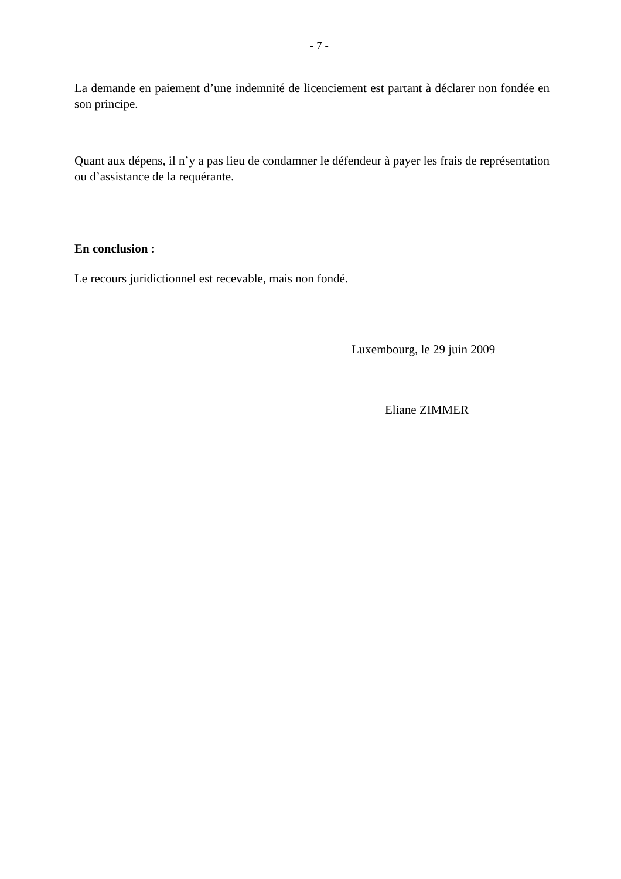- 7 -
La demande en paiement d’une indemnité de licenciement est partant à déclarer non fondée en son principe.
Quant aux dépens, il n’y a pas lieu de condamner le défendeur à payer les frais de représentation ou d’assistance de la requérante.
En conclusion :
Le recours juridictionnel est recevable, mais non fondé.
Luxembourg, le 29 juin 2009
Eliane ZIMMER